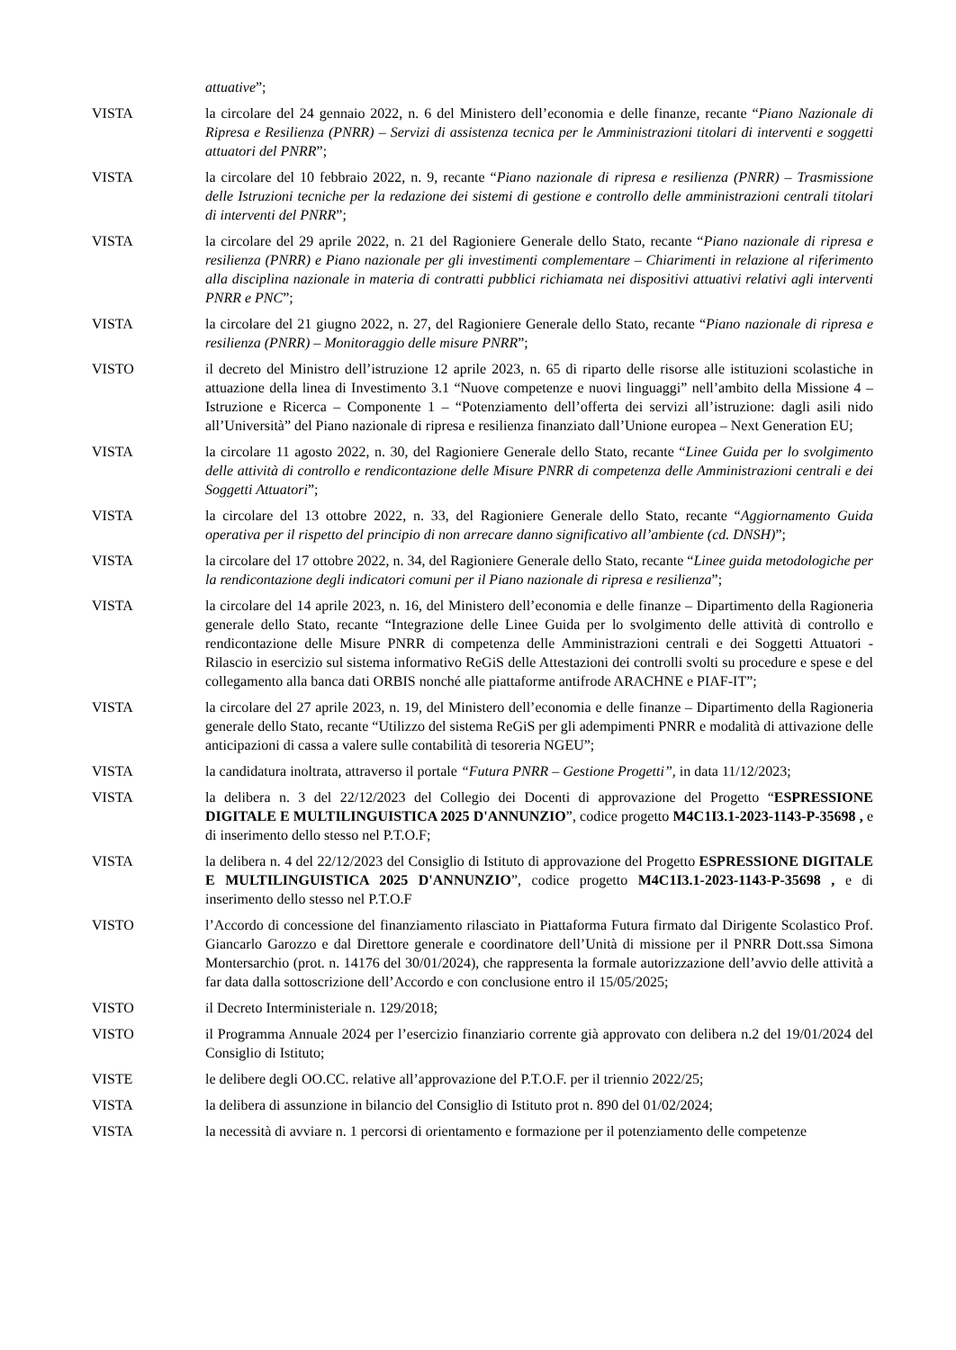attuative”;
VISTA la circolare del 24 gennaio 2022, n. 6 del Ministero dell’economia e delle finanze, recante “Piano Nazionale di Ripresa e Resilienza (PNRR) – Servizi di assistenza tecnica per le Amministrazioni titolari di interventi e soggetti attuatori del PNRR”;
VISTA la circolare del 10 febbraio 2022, n. 9, recante “Piano nazionale di ripresa e resilienza (PNRR) – Trasmissione delle Istruzioni tecniche per la redazione dei sistemi di gestione e controllo delle amministrazioni centrali titolari di interventi del PNRR”;
VISTA la circolare del 29 aprile 2022, n. 21 del Ragioniere Generale dello Stato, recante “Piano nazionale di ripresa e resilienza (PNRR) e Piano nazionale per gli investimenti complementare – Chiarimenti in relazione al riferimento alla disciplina nazionale in materia di contratti pubblici richiamata nei dispositivi attuativi relativi agli interventi PNRR e PNC”;
VISTA la circolare del 21 giugno 2022, n. 27, del Ragioniere Generale dello Stato, recante “Piano nazionale di ripresa e resilienza (PNRR) – Monitoraggio delle misure PNRR”;
VISTO il decreto del Ministro dell’istruzione 12 aprile 2023, n. 65 di riparto delle risorse alle istituzioni scolastiche in attuazione della linea di Investimento 3.1 “Nuove competenze e nuovi linguaggi” nell’ambito della Missione 4 – Istruzione e Ricerca – Componente 1 – “Potenziamento dell’offerta dei servizi all’istruzione: dagli asili nido all’Università” del Piano nazionale di ripresa e resilienza finanziato dall’Unione europea – Next Generation EU;
VISTA la circolare 11 agosto 2022, n. 30, del Ragioniere Generale dello Stato, recante “Linee Guida per lo svolgimento delle attività di controllo e rendicontazione delle Misure PNRR di competenza delle Amministrazioni centrali e dei Soggetti Attuatori”;
VISTA la circolare del 13 ottobre 2022, n. 33, del Ragioniere Generale dello Stato, recante “Aggiornamento Guida operativa per il rispetto del principio di non arrecare danno significativo all’ambiente (cd. DNSH)”;
VISTA la circolare del 17 ottobre 2022, n. 34, del Ragioniere Generale dello Stato, recante “Linee guida metodologiche per la rendicontazione degli indicatori comuni per il Piano nazionale di ripresa e resilienza”;
VISTA la circolare del 14 aprile 2023, n. 16, del Ministero dell’economia e delle finanze – Dipartimento della Ragioneria generale dello Stato, recante “Integrazione delle Linee Guida per lo svolgimento delle attività di controllo e rendicontazione delle Misure PNRR di competenza delle Amministrazioni centrali e dei Soggetti Attuatori - Rilascio in esercizio sul sistema informativo ReGiS delle Attestazioni dei controlli svolti su procedure e spese e del collegamento alla banca dati ORBIS nonché alle piattaforme antifrode ARACHNE e PIAF-IT”;
VISTA la circolare del 27 aprile 2023, n. 19, del Ministero dell’economia e delle finanze – Dipartimento della Ragioneria generale dello Stato, recante “Utilizzo del sistema ReGiS per gli adempimenti PNRR e modalità di attivazione delle anticipazioni di cassa a valere sulle contabilità di tesoreria NGEU”;
VISTA la candidatura inoltrata, attraverso il portale “Futura PNRR – Gestione Progetti”, in data 11/12/2023;
VISTA la delibera n. 3 del 22/12/2023 del Collegio dei Docenti di approvazione del Progetto “ESPRESSIONE DIGITALE E MULTILINGUISTICA 2025 D'ANNUNZIO”, codice progetto M4C1I3.1-2023-1143-P-35698 , e di inserimento dello stesso nel P.T.O.F;
VISTA la delibera n. 4 del 22/12/2023 del Consiglio di Istituto di approvazione del Progetto ESPRESSIONE DIGITALE E MULTILINGUISTICA 2025 D'ANNUNZIO”, codice progetto M4C1I3.1-2023-1143-P-35698 , e di inserimento dello stesso nel P.T.O.F
VISTO l’Accordo di concessione del finanziamento rilasciato in Piattaforma Futura firmato dal Dirigente Scolastico Prof. Giancarlo Garozzo e dal Direttore generale e coordinatore dell’Unità di missione per il PNRR Dott.ssa Simona Montersarchio (prot. n. 14176 del 30/01/2024), che rappresenta la formale autorizzazione dell’avvio delle attività a far data dalla sottoscrizione dell’Accordo e con conclusione entro il 15/05/2025;
VISTO il Decreto Interministeriale n. 129/2018;
VISTO il Programma Annuale 2024 per l’esercizio finanziario corrente già approvato con delibera n.2 del 19/01/2024 del Consiglio di Istituto;
VISTE le delibere degli OO.CC. relative all’approvazione del P.T.O.F. per il triennio 2022/25;
VISTA la delibera di assunzione in bilancio del Consiglio di Istituto prot n. 890 del 01/02/2024;
VISTA la necessità di avviare n. 1 percorsi di orientamento e formazione per il potenziamento delle competenze